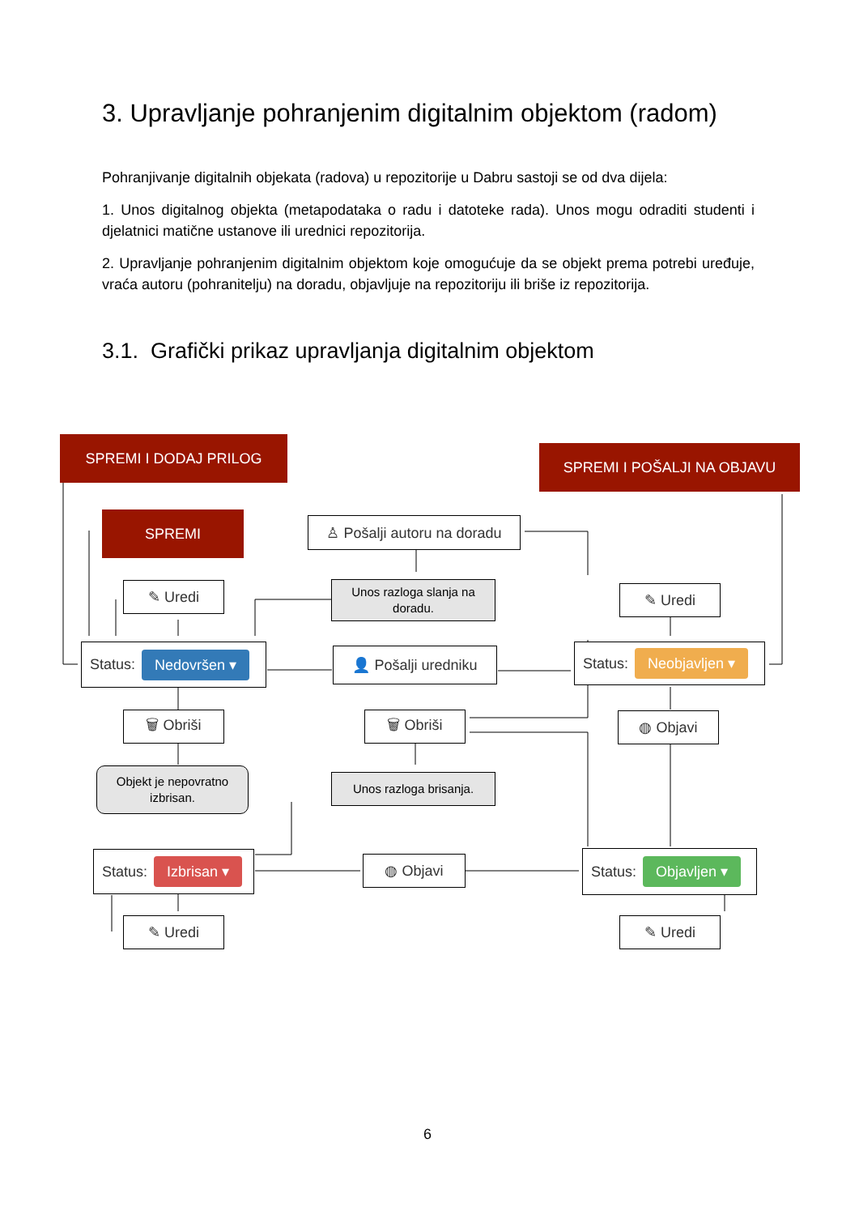3. Upravljanje pohranjenim digitalnim objektom (radom)
Pohranjivanje digitalnih objekata (radova) u repozitorije u Dabru sastoji se od dva dijela:
1. Unos digitalnog objekta (metapodataka o radu i datoteke rada). Unos mogu odraditi studenti i djelatnici matične ustanove ili urednici repozitorija.
2. Upravljanje pohranjenim digitalnim objektom koje omogućuje da se objekt prema potrebi uređuje, vraća autoru (pohranitelju) na doradu, objavljuje na repozitoriju ili briše iz repozitorija.
3.1. Grafički prikaz upravljanja digitalnim objektom
SPREMI I DODAJ PRILOG
SPREMI I POŠALJI NA OBJAVU
SPREMI
♙ Pošalji autoru na doradu
Unos razloga slanja na doradu.
✎ Uredi ✎ Uredi
Status: Nedovršen ▾ 👤 Pošalji uredniku Status: Neobjavljen ▾
🗑 Obriši 🗑 Obriši ◍ Objavi
Objekt je nepovratno izbrisan.
Unos razloga brisanja.
Status: Izbrisan ▾ ◍ Objavi Status: Objavljen ▾
✎ Uredi ✎ Uredi
6